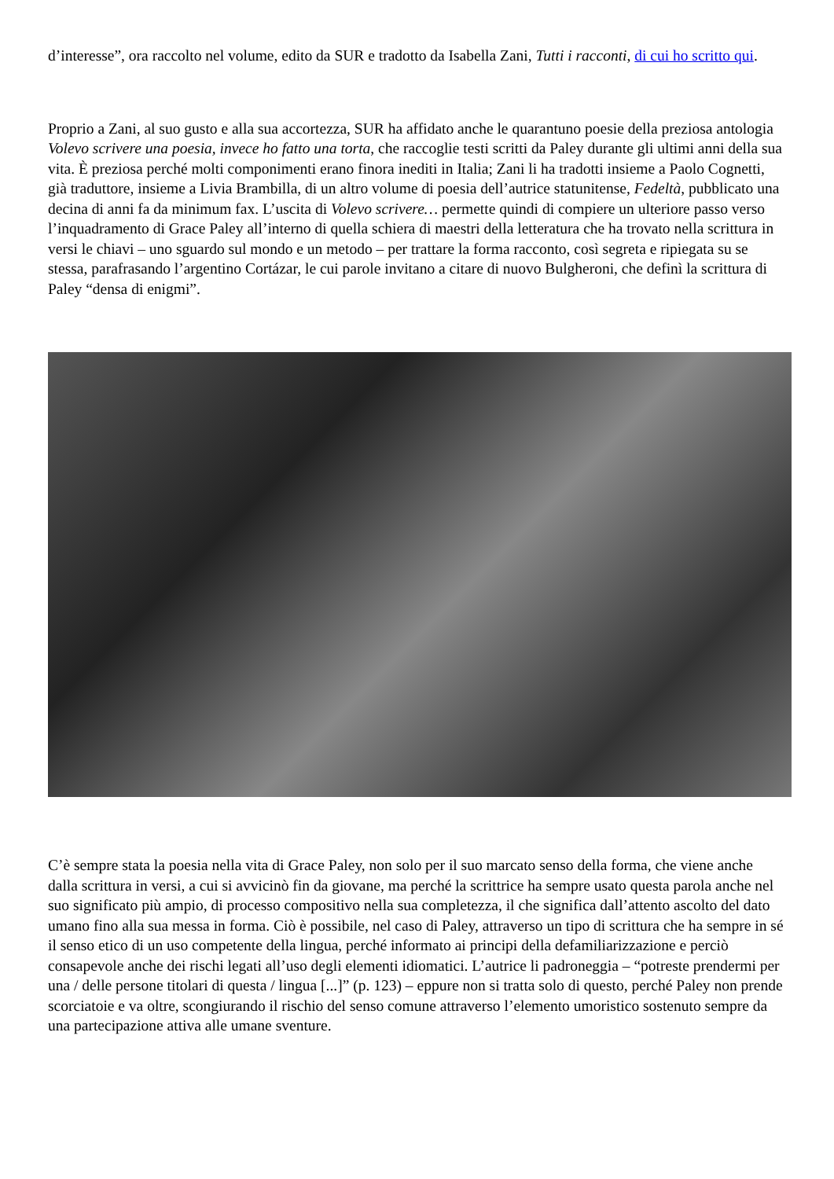d’interesse”, ora raccolto nel volume, edito da SUR e tradotto da Isabella Zani, Tutti i racconti, di cui ho scritto qui.
Proprio a Zani, al suo gusto e alla sua accortezza, SUR ha affidato anche le quarantuno poesie della preziosa antologia Volevo scrivere una poesia, invece ho fatto una torta, che raccoglie testi scritti da Paley durante gli ultimi anni della sua vita. È preziosa perché molti componimenti erano finora inediti in Italia; Zani li ha tradotti insieme a Paolo Cognetti, già traduttore, insieme a Livia Brambilla, di un altro volume di poesia dell’autrice statunitense, Fedeltà, pubblicato una decina di anni fa da minimum fax. L’uscita di Volevo scrivere… permette quindi di compiere un ulteriore passo verso l’inquadramento di Grace Paley all’interno di quella schiera di maestri della letteratura che ha trovato nella scrittura in versi le chiavi – uno sguardo sul mondo e un metodo – per trattare la forma racconto, così segreta e ripiegata su se stessa, parafrasando l’argentino Cortázar, le cui parole invitano a citare di nuovo Bulgheroni, che definì la scrittura di Paley “densa di enigmi”.
C’è sempre stata la poesia nella vita di Grace Paley, non solo per il suo marcato senso della forma, che viene anche dalla scrittura in versi, a cui si avvicinò fin da giovane, ma perché la scrittrice ha sempre usato questa parola anche nel suo significato più ampio, di processo compositivo nella sua completezza, il che significa dall’attento ascolto del dato umano fino alla sua messa in forma. Ciò è possibile, nel caso di Paley, attraverso un tipo di scrittura che ha sempre in sé il senso etico di un uso competente della lingua, perché informato ai principi della defamiliarizzazione e perciò consapevole anche dei rischi legati all’uso degli elementi idiomatici. L’autrice li padroneggia – “potreste prendermi per una / delle persone titolari di questa / lingua [...]” (p. 123) – eppure non si tratta solo di questo, perché Paley non prende scorciatoie e va oltre, scongiurando il rischio del senso comune attraverso l’elemento umoristico sostenuto sempre da una partecipazione attiva alle umane sventure.